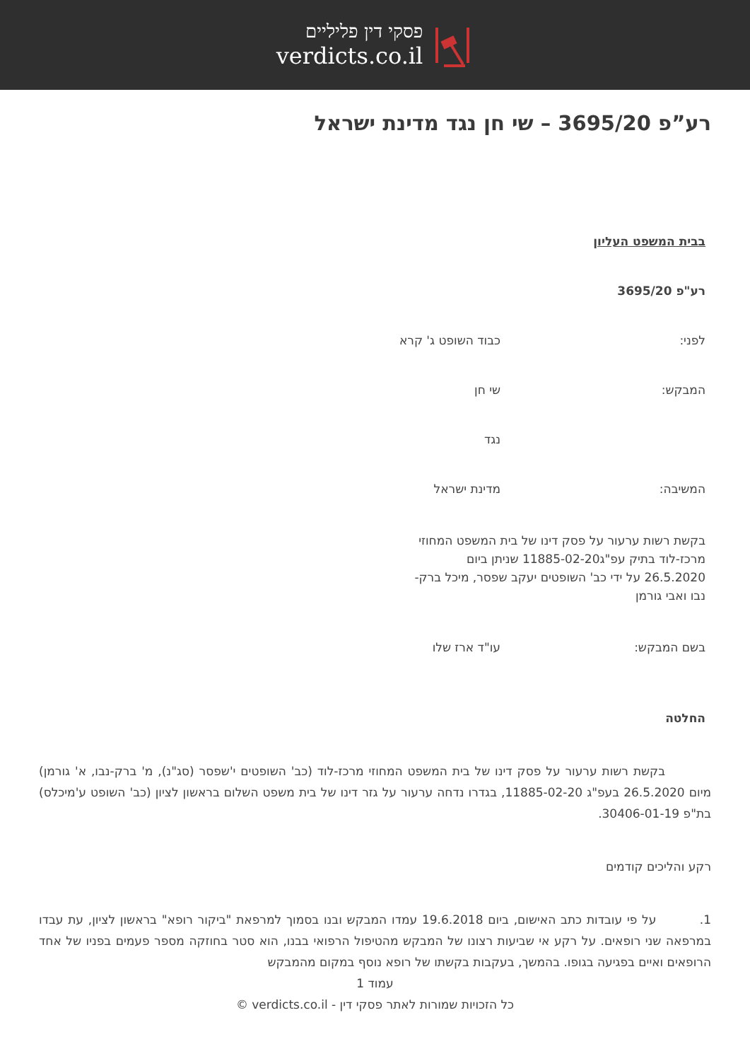פסקי דין פליליים
verdicts.co.il
רע”פ 3695/20 – שי חן נגד מדינת ישראל
בבית המשפט העליון
רע"פ 3695/20
לפני: כבוד השופט ג' קרא
המבקש: שי חן
נגד
המשיבה: מדינת ישראל
בקשת רשות ערעור על פסק דינו של בית המשפט המחוזי מרכז-לוד בתיק עפ"ג11885-02-20 שניתן ביום 26.5.2020 על ידי כב' השופטים יעקב שפסר, מיכל ברק-נבו ואבי גורמן
בשם המבקש: עו"ד ארז שלו
החלטה
בקשת רשות ערעור על פסק דינו של בית המשפט המחוזי מרכז-לוד (כב' השופטים י'שפסר (סג"נ), מ' ברק-נבו, א' גורמן) מיום 26.5.2020 בעפ"ג 11885-02-20, בגדרו נדחה ערעור על גזר דינו של בית משפט השלום בראשון לציון (כב' השופט ע'מיכלס) בת"פ 30406-01-19.
רקע והליכים קודמים
1. על פי עובדות כתב האישום, ביום 19.6.2018 עמדו המבקש ובנו בסמוך למרפאת "ביקור רופא" בראשון לציון, עת עבדו במרפאה שני רופאים. על רקע אי שביעות רצונו של המבקש מהטיפול הרפואי בבנו, הוא סטר בחוזקה מספר פעמים בפניו של אחד הרופאים ואיים בפגיעה בגופו. בהמשך, בעקבות בקשתו של רופא נוסף במקום מהמבקש
עמוד 1
כל הזכויות שמורות לאתר פסקי דין - verdicts.co.il ©